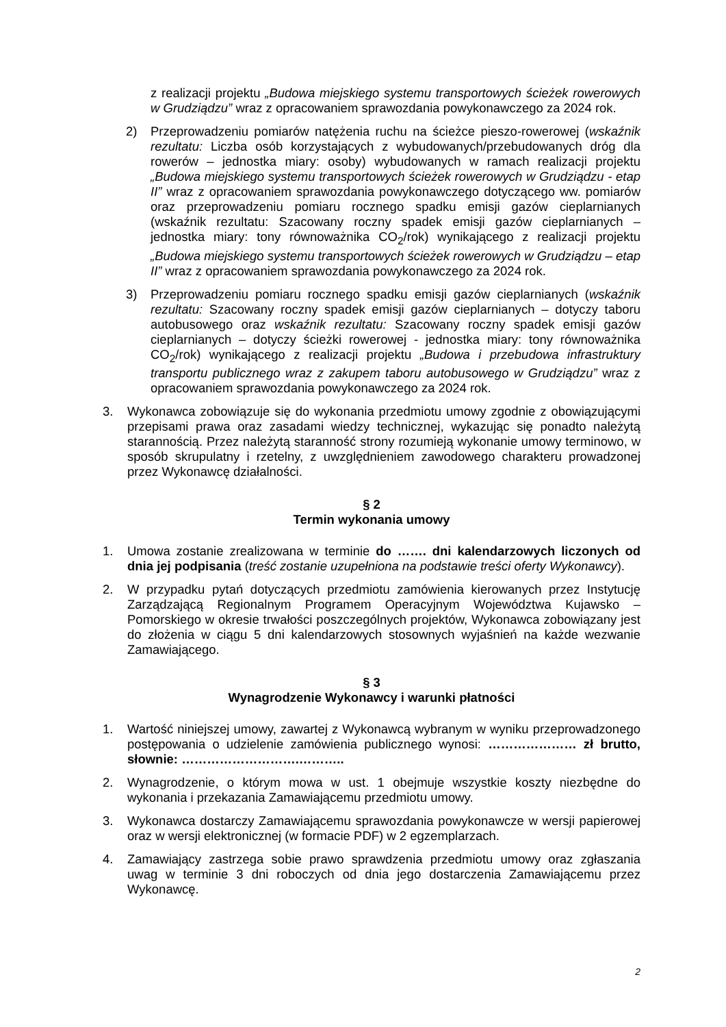z realizacji projektu „Budowa miejskiego systemu transportowych ścieżek rowerowych w Grudziądzu” wraz z opracowaniem sprawozdania powykonawczego za 2024 rok.
2) Przeprowadzeniu pomiarów natężenia ruchu na ścieżce pieszo-rowerowej (wskaźnik rezultatu: Liczba osób korzystających z wybudowanych/przebudowanych dróg dla rowerów – jednostka miary: osoby) wybudowanych w ramach realizacji projektu „Budowa miejskiego systemu transportowych ścieżek rowerowych w Grudziądzu - etap II” wraz z opracowaniem sprawozdania powykonawczego dotyczącego ww. pomiarów oraz przeprowadzeniu pomiaru rocznego spadku emisji gazów cieplarnianych (wskaźnik rezultatu: Szacowany roczny spadek emisji gazów cieplarnianych – jednostka miary: tony równoważnika CO<sub>2</sub>/rok) wynikającego z realizacji projektu „Budowa miejskiego systemu transportowych ścieżek rowerowych w Grudziądzu – etap II” wraz z opracowaniem sprawozdania powykonawczego za 2024 rok.
3) Przeprowadzeniu pomiaru rocznego spadku emisji gazów cieplarnianych (wskaźnik rezultatu: Szacowany roczny spadek emisji gazów cieplarnianych – dotyczy taboru autobusowego oraz wskaźnik rezultatu: Szacowany roczny spadek emisji gazów cieplarnianych – dotyczy ścieżki rowerowej - jednostka miary: tony równoważnika CO<sub>2</sub>/rok) wynikającego z realizacji projektu „Budowa i przebudowa infrastruktury transportu publicznego wraz z zakupem taboru autobusowego w Grudziądzu” wraz z opracowaniem sprawozdania powykonawczego za 2024 rok.
3. Wykonawca zobowiązuje się do wykonania przedmiotu umowy zgodnie z obowiązującymi przepisami prawa oraz zasadami wiedzy technicznej, wykazując się ponadto należytą starannością. Przez należytą staranność strony rozumieją wykonanie umowy terminowo, w sposób skrupulatny i rzetelny, z uwzględnieniem zawodowego charakteru prowadzonej przez Wykonawcę działalności.
§ 2
Termin wykonania umowy
1. Umowa zostanie zrealizowana w terminie do ……. dni kalendarzowych liczonych od dnia jej podpisania (treść zostanie uzupełniona na podstawie treści oferty Wykonawcy).
2. W przypadku pytań dotyczących przedmiotu zamówienia kierowanych przez Instytucję Zarządzającą Regionalnym Programem Operacyjnym Województwa Kujawsko – Pomorskiego w okresie trwałości poszczególnych projektów, Wykonawca zobowiązany jest do złożenia w ciągu 5 dni kalendarzowych stosownych wyjaśnień na każde wezwanie Zamawiającego.
§ 3
Wynagrodzenie Wykonawcy i warunki płatności
1. Wartość niniejszej umowy, zawartej z Wykonawcą wybranym w wyniku przeprowadzonego postępowania o udzielenie zamówienia publicznego wynosi: ………………… zł brutto, słownie: ……………………….………..
2. Wynagrodzenie, o którym mowa w ust. 1 obejmuje wszystkie koszty niezbędne do wykonania i przekazania Zamawiającemu przedmiotu umowy.
3. Wykonawca dostarczy Zamawiającemu sprawozdania powykonawcze w wersji papierowej oraz w wersji elektronicznej (w formacie PDF) w 2 egzemplarzach.
4. Zamawiający zastrzega sobie prawo sprawdzenia przedmiotu umowy oraz zgłaszania uwag w terminie 3 dni roboczych od dnia jego dostarczenia Zamawiającemu przez Wykonawcę.
2